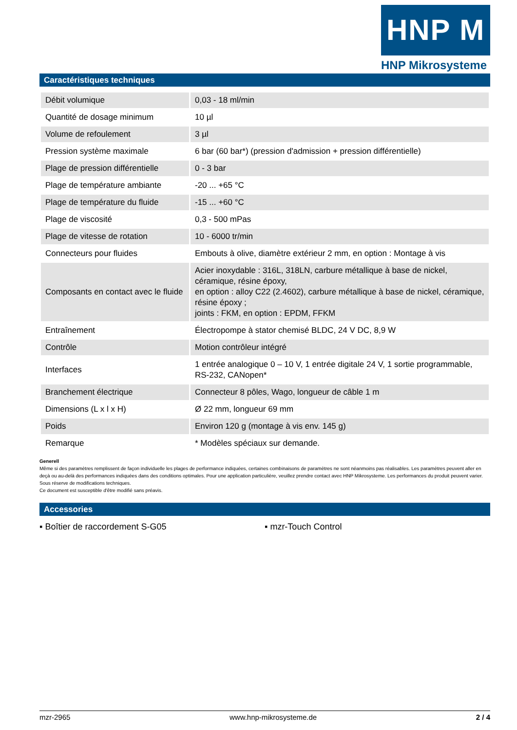HNP M
HNP Mikrosysteme
Caractéristiques techniques
| Débit volumique | 0,03 - 18 ml/min |
| Quantité de dosage minimum | 10 µl |
| Volume de refoulement | 3 µl |
| Pression système maximale | 6 bar (60 bar*) (pression d'admission + pression différentielle) |
| Plage de pression différentielle | 0 - 3 bar |
| Plage de température ambiante | -20 ... +65 °C |
| Plage de température du fluide | -15 ... +60 °C |
| Plage de viscosité | 0,3 - 500 mPas |
| Plage de vitesse de rotation | 10 - 6000 tr/min |
| Connecteurs pour fluides | Embouts à olive, diamètre extérieur 2 mm, en option : Montage à vis |
| Composants en contact avec le fluide | Acier inoxydable : 316L, 318LN, carbure métallique à base de nickel, céramique, résine époxy, en option : alloy C22 (2.4602), carbure métallique à base de nickel, céramique, résine époxy ; joints : FKM, en option : EPDM, FFKM |
| Entraînement | Électropompe à stator chemisé BLDC, 24 V DC, 8,9 W |
| Contrôle | Motion contrôleur intégré |
| Interfaces | 1 entrée analogique 0 – 10 V, 1 entrée digitale 24 V, 1 sortie programmable, RS-232, CANopen* |
| Branchement électrique | Connecteur 8 pôles, Wago, longueur de câble 1 m |
| Dimensions (L x l x H) | Ø 22 mm, longueur 69 mm |
| Poids | Environ 120 g (montage à vis env. 145 g) |
| Remarque | * Modèles spéciaux sur demande. |
Generell
Même si des paramètres remplissent de façon individuelle les plages de performance indiquées, certaines combinaisons de paramètres ne sont néanmoins pas réalisables. Les paramètres peuvent aller en deçà ou au-delà des performances indiquées dans des conditions optimales. Pour une application particulière, veuillez prendre contact avec HNP Mikrosysteme. Les performances du produit peuvent varier. Sous réserve de modifications techniques.
Ce document est susceptible d'être modifié sans préavis.
Accessories
▪ Boîtier de raccordement S-G05 ▪ mzr-Touch Control
mzr-2965 www.hnp-mikrosysteme.de 2 / 4